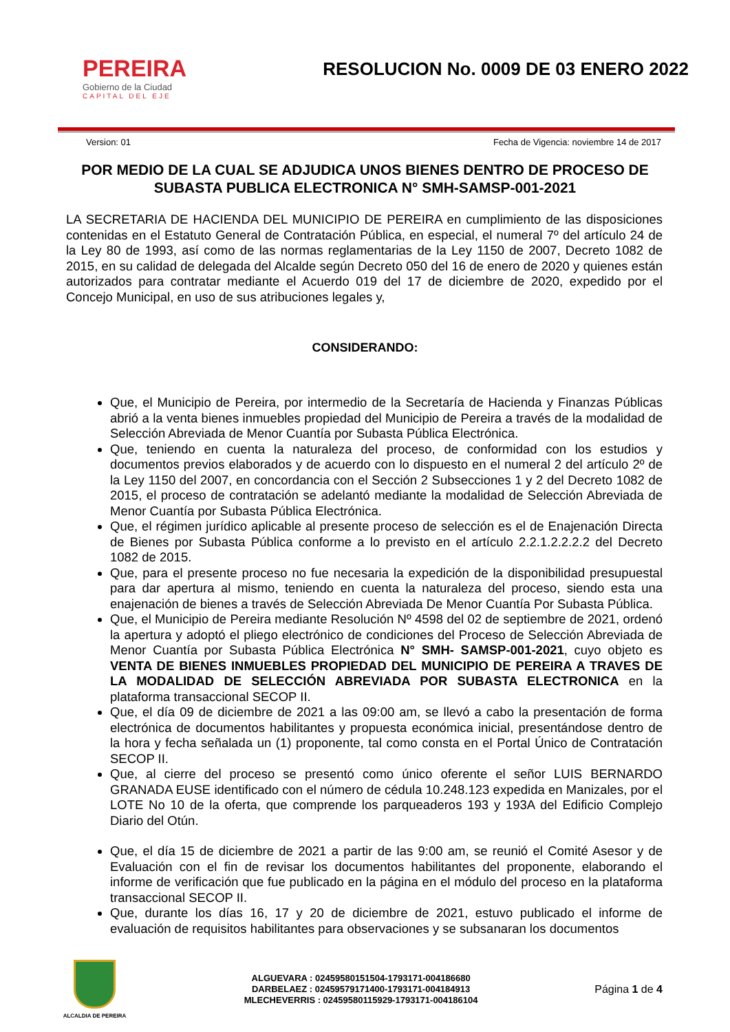PEREIRA
Gobierno de la Ciudad
CAPITAL DEL EJE
RESOLUCION No. 0009 DE 03 ENERO 2022
Version: 01 Fecha de Vigencia: noviembre 14 de 2017
POR MEDIO DE LA CUAL SE ADJUDICA UNOS BIENES DENTRO DE PROCESO DE SUBASTA PUBLICA ELECTRONICA N° SMH-SAMSP-001-2021
LA SECRETARIA DE HACIENDA DEL MUNICIPIO DE PEREIRA en cumplimiento de las disposiciones contenidas en el Estatuto General de Contratación Pública, en especial, el numeral 7º del artículo 24 de la Ley 80 de 1993, así como de las normas reglamentarias de la Ley 1150 de 2007, Decreto 1082 de 2015, en su calidad de delegada del Alcalde según Decreto 050 del 16 de enero de 2020 y quienes están autorizados para contratar mediante el Acuerdo 019 del 17 de diciembre de 2020, expedido por el Concejo Municipal, en uso de sus atribuciones legales y,
CONSIDERANDO:
Que, el Municipio de Pereira, por intermedio de la Secretaría de Hacienda y Finanzas Públicas abrió a la venta bienes inmuebles propiedad del Municipio de Pereira a través de la modalidad de Selección Abreviada de Menor Cuantía por Subasta Pública Electrónica.
Que, teniendo en cuenta la naturaleza del proceso, de conformidad con los estudios y documentos previos elaborados y de acuerdo con lo dispuesto en el numeral 2 del artículo 2º de la Ley 1150 del 2007, en concordancia con el Sección 2 Subsecciones 1 y 2 del Decreto 1082 de 2015, el proceso de contratación se adelantó mediante la modalidad de Selección Abreviada de Menor Cuantía por Subasta Pública Electrónica.
Que, el régimen jurídico aplicable al presente proceso de selección es el de Enajenación Directa de Bienes por Subasta Pública conforme a lo previsto en el artículo 2.2.1.2.2.2.2 del Decreto 1082 de 2015.
Que, para el presente proceso no fue necesaria la expedición de la disponibilidad presupuestal para dar apertura al mismo, teniendo en cuenta la naturaleza del proceso, siendo esta una enajenación de bienes a través de Selección Abreviada De Menor Cuantía Por Subasta Pública.
Que, el Municipio de Pereira mediante Resolución Nº 4598 del 02 de septiembre de 2021, ordenó la apertura y adoptó el pliego electrónico de condiciones del Proceso de Selección Abreviada de Menor Cuantía por Subasta Pública Electrónica N° SMH- SAMSP-001-2021, cuyo objeto es VENTA DE BIENES INMUEBLES PROPIEDAD DEL MUNICIPIO DE PEREIRA A TRAVES DE LA MODALIDAD DE SELECCIÓN ABREVIADA POR SUBASTA ELECTRONICA en la plataforma transaccional SECOP II.
Que, el día 09 de diciembre de 2021 a las 09:00 am, se llevó a cabo la presentación de forma electrónica de documentos habilitantes y propuesta económica inicial, presentándose dentro de la hora y fecha señalada un (1) proponente, tal como consta en el Portal Único de Contratación SECOP II.
Que, al cierre del proceso se presentó como único oferente el señor LUIS BERNARDO GRANADA EUSE identificado con el número de cédula 10.248.123 expedida en Manizales, por el LOTE No 10 de la oferta, que comprende los parqueaderos 193 y 193A del Edificio Complejo Diario del Otún.
Que, el día 15 de diciembre de 2021 a partir de las 9:00 am, se reunió el Comité Asesor y de Evaluación con el fin de revisar los documentos habilitantes del proponente, elaborando el informe de verificación que fue publicado en la página en el módulo del proceso en la plataforma transaccional SECOP II.
Que, durante los días 16, 17 y 20 de diciembre de 2021, estuvo publicado el informe de evaluación de requisitos habilitantes para observaciones y se subsanaran los documentos
ALCALDIA DE PEREIRA
ALGUEVARA : 02459580151504-1793171-004186680
DARBELAEZ : 02459579171400-1793171-004184913
MLECHEVERRIS : 02459580115929-1793171-004186104
Página 1 de 4